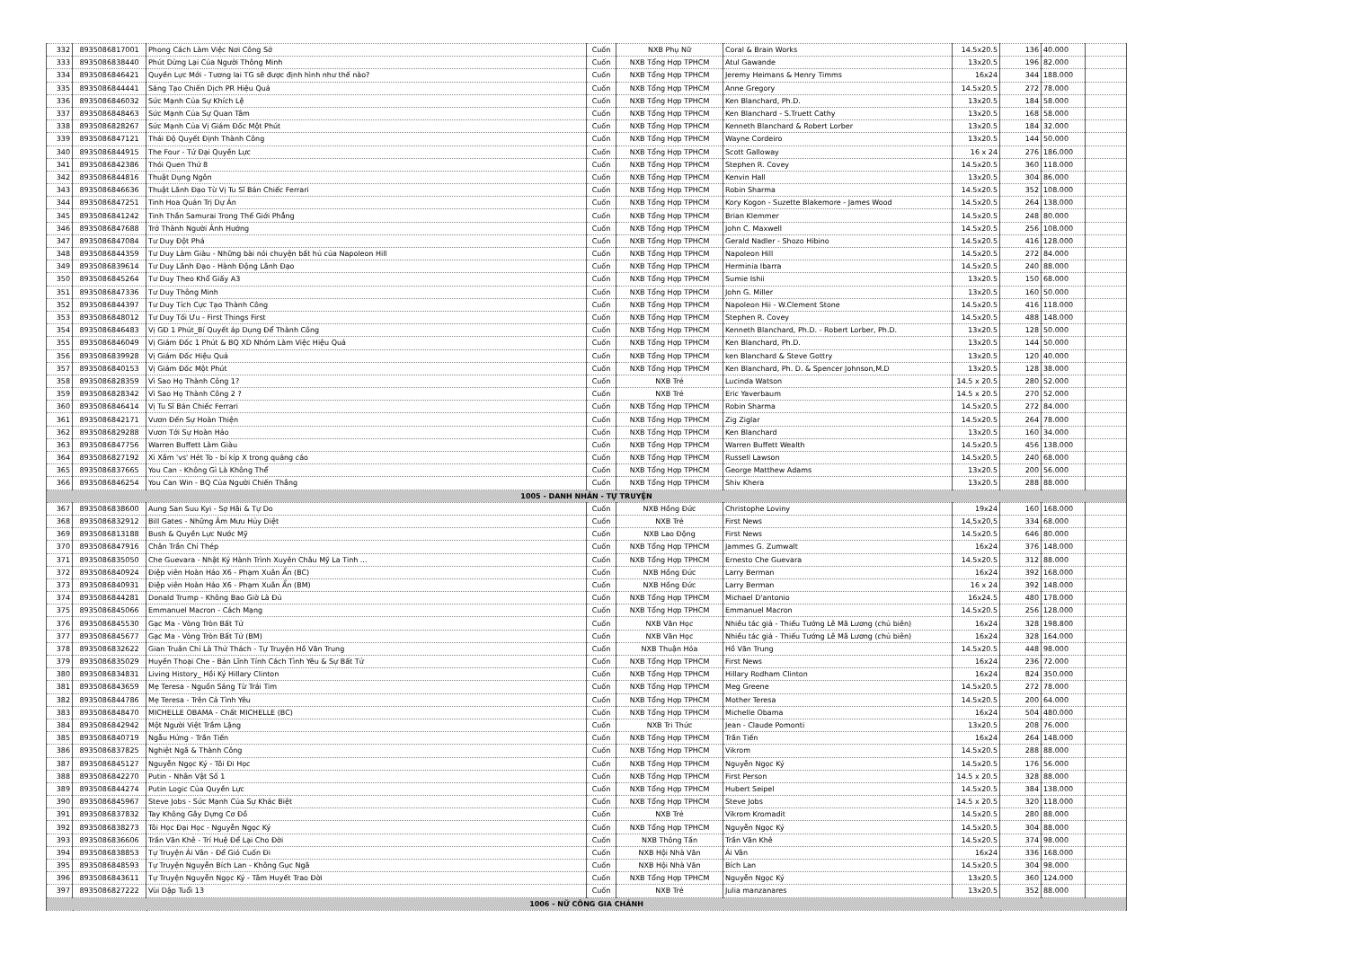| 332 | 8935086817001 | Phong Cách Làm Việc Nơi Công Sở | Cuốn | NXB Phụ Nữ | Coral & Brain Works | 14.5x20.5 | 136 | 40.000 | |
| 333 | 8935086838440 | Phút Dừng Lại Của Người Thông Minh | Cuốn | NXB Tổng Hợp TPHCM | Atul Gawande | 13x20.5 | 196 | 82.000 | |
| 334 | 8935086846421 | Quyền Lực Mới - Tương lai TG sẽ được định hình như thế nào? | Cuốn | NXB Tổng Hợp TPHCM | Jeremy Heimans & Henry Timms | 16x24 | 344 | 188.000 | |
| 335 | 8935086844441 | Sáng Tạo Chiến Dịch PR Hiệu Quả | Cuốn | NXB Tổng Hợp TPHCM | Anne Gregory | 14.5x20.5 | 272 | 78.000 | |
| 336 | 8935086846032 | Sức Mạnh Của Sự Khích Lệ | Cuốn | NXB Tổng Hợp TPHCM | Ken Blanchard, Ph.D. | 13x20.5 | 184 | 58.000 | |
| 337 | 8935086848463 | Sức Mạnh Của Sự Quan Tâm | Cuốn | NXB Tổng Hợp TPHCM | Ken Blanchard - S.Truett Cathy | 13x20.5 | 168 | 58.000 | |
| 338 | 8935086828267 | Sức Mạnh Của Vị Giám Đốc Một Phút | Cuốn | NXB Tổng Hợp TPHCM | Kenneth Blanchard & Robert Lorber | 13x20.5 | 184 | 32.000 | |
| 339 | 8935086847121 | Thái Độ Quyết Định Thành Công | Cuốn | NXB Tổng Hợp TPHCM | Wayne Cordeiro | 13x20.5 | 144 | 50.000 | |
| 340 | 8935086844915 | The Four - Tứ Đại Quyền Lực | Cuốn | NXB Tổng Hợp TPHCM | Scott Galloway | 16 x 24 | 276 | 186.000 | |
| 341 | 8935086842386 | Thói Quen Thứ 8 | Cuốn | NXB Tổng Hợp TPHCM | Stephen R. Covey | 14.5x20.5 | 360 | 118.000 | |
| 342 | 8935086844816 | Thuật Dụng Ngôn | Cuốn | NXB Tổng Hợp TPHCM | Kenvin Hall | 13x20.5 | 304 | 86.000 | |
| 343 | 8935086846636 | Thuật Lãnh Đạo Từ Vị Tu Sĩ Bán Chiếc Ferrari | Cuốn | NXB Tổng Hợp TPHCM | Robin Sharma | 14.5x20.5 | 352 | 108.000 | |
| 344 | 8935086847251 | Tinh Hoa Quản Trị Dự Án | Cuốn | NXB Tổng Hợp TPHCM | Kory Kogon - Suzette Blakemore - James Wood | 14.5x20.5 | 264 | 138.000 | |
| 345 | 8935086841242 | Tinh Thần Samurai Trong Thế Giới Phẳng | Cuốn | NXB Tổng Hợp TPHCM | Brian Klemmer | 14.5x20.5 | 248 | 80.000 | |
| 346 | 8935086847688 | Trở Thành Người Ảnh Hưởng | Cuốn | NXB Tổng Hợp TPHCM | John C. Maxwell | 14.5x20.5 | 256 | 108.000 | |
| 347 | 8935086847084 | Tư Duy Đột Phá | Cuốn | NXB Tổng Hợp TPHCM | Gerald Nadler - Shozo Hibino | 14.5x20.5 | 416 | 128.000 | |
| 348 | 8935086844359 | Tư Duy Làm Giàu - Những bài nói chuyện bất hủ của Napoleon Hill | Cuốn | NXB Tổng Hợp TPHCM | Napoleon Hill | 14.5x20.5 | 272 | 84.000 | |
| 349 | 8935086839614 | Tư Duy Lãnh Đạo - Hành Động Lãnh Đạo | Cuốn | NXB Tổng Hợp TPHCM | Herminia Ibarra | 14.5x20.5 | 240 | 88.000 | |
| 350 | 8935086845264 | Tư Duy Theo Khổ Giấy A3 | Cuốn | NXB Tổng Hợp TPHCM | Sumie Ishii | 13x20.5 | 150 | 68.000 | |
| 351 | 8935086847336 | Tư Duy Thông Minh | Cuốn | NXB Tổng Hợp TPHCM | John G. Miller | 13x20.5 | 160 | 50.000 | |
| 352 | 8935086844397 | Tư Duy Tích Cực Tạo Thành Công | Cuốn | NXB Tổng Hợp TPHCM | Napoleon Hii - W.Clement Stone | 14.5x20.5 | 416 | 118.000 | |
| 353 | 8935086848012 | Tư Duy Tối Ưu - First Things First | Cuốn | NXB Tổng Hợp TPHCM | Stephen R. Covey | 14.5x20.5 | 488 | 148.000 | |
| 354 | 8935086846483 | Vị GĐ 1 Phút_Bí Quyết áp Dụng Để Thành Công | Cuốn | NXB Tổng Hợp TPHCM | Kenneth Blanchard, Ph.D. - Robert Lorber, Ph.D. | 13x20.5 | 128 | 50.000 | |
| 355 | 8935086846049 | Vị Giám Đốc 1 Phút & BQ XD Nhóm Làm Việc Hiệu Quả | Cuốn | NXB Tổng Hợp TPHCM | Ken Blanchard, Ph.D. | 13x20.5 | 144 | 50.000 | |
| 356 | 8935086839928 | Vị Giám Đốc Hiệu Quả | Cuốn | NXB Tổng Hợp TPHCM | ken Blanchard & Steve Gottry | 13x20.5 | 120 | 40.000 | |
| 357 | 8935086840153 | Vị Giám Đốc Một Phút | Cuốn | NXB Tổng Hợp TPHCM | Ken Blanchard, Ph. D. & Spencer Johnson,M.D | 13x20.5 | 128 | 38.000 | |
| 358 | 8935086828359 | Vì Sao Họ Thành Công 1? | Cuốn | NXB Trẻ | Lucinda Watson | 14.5 x 20.5 | 280 | 52.000 | |
| 359 | 8935086828342 | Vì Sao Họ Thành Công 2 ? | Cuốn | NXB Trẻ | Eric Yaverbaum | 14.5 x 20.5 | 270 | 52.000 | |
| 360 | 8935086846414 | Vị Tu Sĩ Bán Chiếc Ferrari | Cuốn | NXB Tổng Hợp TPHCM | Robin Sharma | 14.5x20.5 | 272 | 84.000 | |
| 361 | 8935086842171 | Vươn Đến Sự Hoàn Thiện | Cuốn | NXB Tổng Hợp TPHCM | Zig Ziglar | 14.5x20.5 | 264 | 78.000 | |
| 362 | 8935086829288 | Vươn Tới Sự Hoàn Hảo | Cuốn | NXB Tổng Hợp TPHCM | Ken Blanchard | 13x20.5 | 160 | 34.000 | |
| 363 | 8935086847756 | Warren Buffett Làm Giàu | Cuốn | NXB Tổng Hợp TPHCM | Warren Buffett Wealth | 14.5x20.5 | 456 | 138.000 | |
| 364 | 8935086827192 | Xì Xầm 'vs' Hét To - bí kíp X trong quảng cáo | Cuốn | NXB Tổng Hợp TPHCM | Russell Lawson | 14.5x20.5 | 240 | 68.000 | |
| 365 | 8935086837665 | You Can - Không Gì Là Không Thể | Cuốn | NXB Tổng Hợp TPHCM | George Matthew Adams | 13x20.5 | 200 | 56.000 | |
| 366 | 8935086846254 | You Can Win - BQ Của Người Chiến Thắng | Cuốn | NXB Tổng Hợp TPHCM | Shiv Khera | 13x20.5 | 288 | 88.000 | |
| 1005 - DANH NHÂN - TỰ TRUYỆN | | | | | | | | | |
| 367 | 8935086838600 | Aung San Suu Kyi - Sợ Hãi & Tự Do | Cuốn | NXB Hồng Đức | Christophe Loviny | 19x24 | 160 | 168.000 | |
| 368 | 8935086832912 | Bill Gates - Những Âm Mưu Hủy Diệt | Cuốn | NXB Trẻ | First News | 14,5x20,5 | 334 | 68.000 | |
| 369 | 8935086813188 | Bush & Quyền Lực Nước Mỹ | Cuốn | NXB Lao Động | First News | 14.5x20.5 | 646 | 80.000 | |
| 370 | 8935086847916 | Chân Trần Chí Thép | Cuốn | NXB Tổng Hợp TPHCM | Jammes G. Zumwalt | 16x24 | 376 | 148.000 | |
| 371 | 8935086835050 | Che Guevara - Nhật Ký Hành Trình Xuyên Châu Mỹ La Tinh ... | Cuốn | NXB Tổng Hợp TPHCM | Ernesto Che Guevara | 14.5x20.5 | 312 | 88.000 | |
| 372 | 8935086840924 | Điệp viên Hoàn Hảo X6 - Phạm Xuân Ẩn (BC) | Cuốn | NXB Hồng Đức | Larry Berman | 16x24 | 392 | 168.000 | |
| 373 | 8935086840931 | Điệp viên Hoàn Hảo X6 - Phạm Xuân Ẩn (BM) | Cuốn | NXB Hồng Đức | Larry Berman | 16 x 24 | 392 | 148.000 | |
| 374 | 8935086844281 | Donald Trump - Không Bao Giờ Là Đủ | Cuốn | NXB Tổng Hợp TPHCM | Michael D'antonio | 16x24.5 | 480 | 178.000 | |
| 375 | 8935086845066 | Emmanuel Macron - Cách Mạng | Cuốn | NXB Tổng Hợp TPHCM | Emmanuel Macron | 14.5x20.5 | 256 | 128.000 | |
| 376 | 8935086845530 | Gạc Ma - Vòng Tròn Bất Tử | Cuốn | NXB Văn Học | Nhiều tác giả - Thiếu Tướng Lê Mã Lương (chủ biên) | 16x24 | 328 | 198.800 | |
| 377 | 8935086845677 | Gạc Ma - Vòng Tròn Bất Tử (BM) | Cuốn | NXB Văn Học | Nhiều tác giả - Thiếu Tướng Lê Mã Lương (chủ biên) | 16x24 | 328 | 164.000 | |
| 378 | 8935086832622 | Gian Truân Chỉ Là Thử Thách - Tự Truyện Hồ Văn Trung | Cuốn | NXB Thuận Hóa | Hồ Văn Trung | 14.5x20.5 | 448 | 98.000 | |
| 379 | 8935086835029 | Huyền Thoại Che - Bản Lĩnh Tính Cách Tình Yêu & Sự Bất Tử | Cuốn | NXB Tổng Hợp TPHCM | First News | 16x24 | 236 | 72.000 | |
| 380 | 8935086834831 | Living History_ Hồi Ký Hillary Clinton | Cuốn | NXB Tổng Hợp TPHCM | Hillary Rodham Clinton | 16x24 | 824 | 350.000 | |
| 381 | 8935086843659 | Mẹ Teresa - Nguồn Sáng Từ Trái Tim | Cuốn | NXB Tổng Hợp TPHCM | Meg Greene | 14.5x20.5 | 272 | 78.000 | |
| 382 | 8935086844786 | Mẹ Teresa - Trên Cả Tình Yêu | Cuốn | NXB Tổng Hợp TPHCM | Mother Teresa | 14.5x20.5 | 200 | 64.000 | |
| 383 | 8935086848470 | MICHELLE OBAMA - Chất MICHELLE (BC) | Cuốn | NXB Tổng Hợp TPHCM | Michelle Obama | 16x24 | 504 | 480.000 | |
| 384 | 8935086842942 | Một Người Việt Trầm Lặng | Cuốn | NXB Tri Thức | Jean - Claude Pomonti | 13x20.5 | 208 | 76.000 | |
| 385 | 8935086840719 | Ngẫu Hứng - Trần Tiến | Cuốn | NXB Tổng Hợp TPHCM | Trần Tiến | 16x24 | 264 | 148.000 | |
| 386 | 8935086837825 | Nghiệt Ngã & Thành Công | Cuốn | NXB Tổng Hợp TPHCM | Vikrom | 14.5x20.5 | 288 | 88.000 | |
| 387 | 8935086845127 | Nguyễn Ngọc Ký - Tôi Đi Học | Cuốn | NXB Tổng Hợp TPHCM | Nguyễn Ngọc Ký | 14.5x20.5 | 176 | 56.000 | |
| 388 | 8935086842270 | Putin - Nhân Vật Số 1 | Cuốn | NXB Tổng Hợp TPHCM | First Person | 14.5 x 20.5 | 328 | 88.000 | |
| 389 | 8935086844274 | Putin Logic Của Quyền Lực | Cuốn | NXB Tổng Hợp TPHCM | Hubert Seipel | 14.5x20.5 | 384 | 138.000 | |
| 390 | 8935086845967 | Steve Jobs - Sức Mạnh Của Sự Khác Biệt | Cuốn | NXB Tổng Hợp TPHCM | Steve Jobs | 14.5 x 20.5 | 320 | 118.000 | |
| 391 | 8935086837832 | Tay Không Gây Dựng Cơ Đồ | Cuốn | NXB Trẻ | Vikrom Kromadit | 14.5x20.5 | 280 | 88.000 | |
| 392 | 8935086838273 | Tôi Học Đại Học - Nguyễn Ngọc Ký | Cuốn | NXB Tổng Hợp TPHCM | Nguyễn Ngọc Ký | 14.5x20.5 | 304 | 88.000 | |
| 393 | 8935086836606 | Trần Văn Khê - Trí Huệ Để Lại Cho Đời | Cuốn | NXB Thông Tấn | Trần Văn Khê | 14.5x20.5 | 374 | 98.000 | |
| 394 | 8935086838853 | Tự Truyện Ái Vân - Để Gió Cuốn Đi | Cuốn | NXB Hội Nhà Văn | Ái Vân | 16x24 | 336 | 168.000 | |
| 395 | 8935086848593 | Tự Truyện Nguyễn Bích Lan - Không Gục Ngã | Cuốn | NXB Hội Nhà Văn | Bích Lan | 14.5x20.5 | 304 | 98.000 | |
| 396 | 8935086843611 | Tự Truyện Nguyễn Ngọc Ký - Tâm Huyết Trao Đời | Cuốn | NXB Tổng Hợp TPHCM | Nguyễn Ngọc Ký | 13x20.5 | 360 | 124.000 | |
| 397 | 8935086827222 | Vùi Dập Tuổi 13 | Cuốn | NXB Trẻ | Julia manzanares | 13x20.5 | 352 | 88.000 | |
| 1006 - NỮ CÔNG GIA CHÁNH | | | | | | | | | |